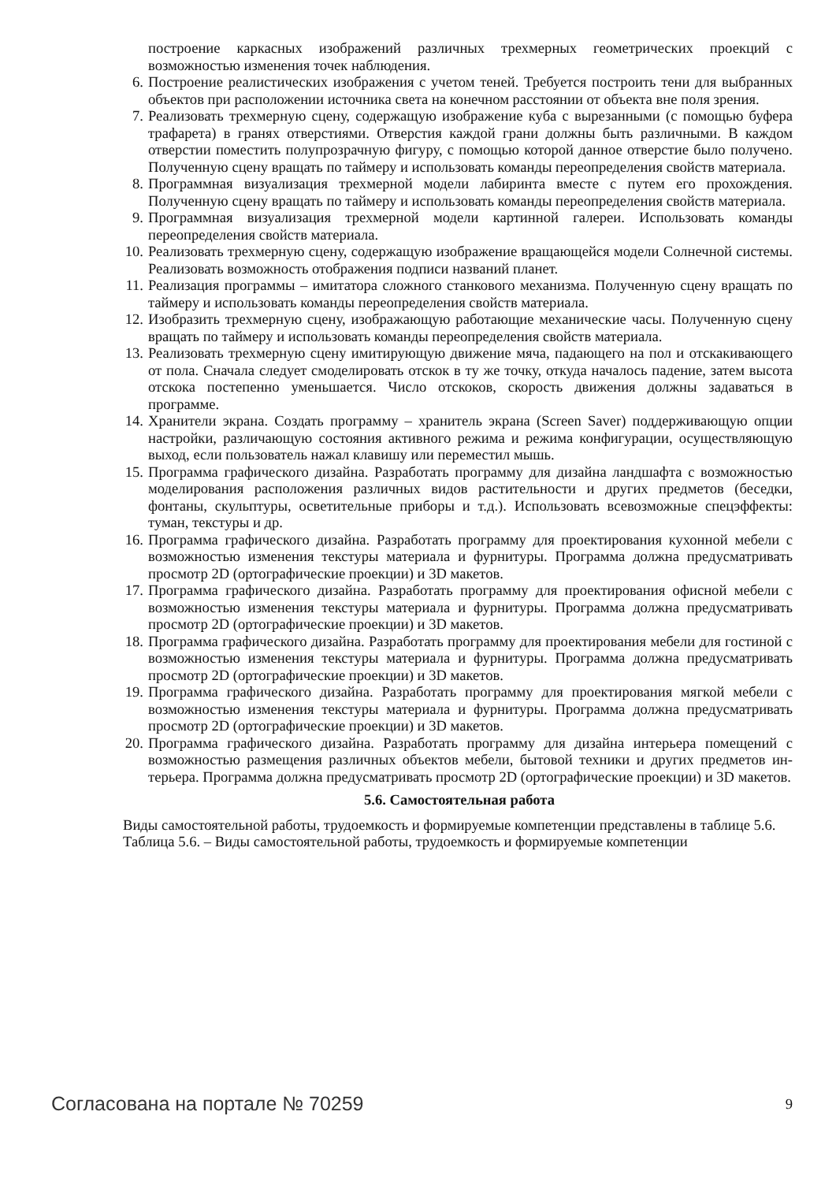построение каркасных изображений различных трехмерных геометрических проекций с возможностью изменения точек наблюдения.
6. Построение реалистических изображения с учетом теней. Требуется построить тени для выбранных объектов при расположении источника света на конечном расстоянии от объекта вне поля зрения.
7. Реализовать трехмерную сцену, содержащую изображение куба с вырезанными (с помощью буфера трафарета) в гранях отверстиями. Отверстия каждой грани должны быть различными. В каждом отверстии поместить полупрозрачную фигуру, с помощью которой данное отверстие было получено. Полученную сцену вращать по таймеру и использовать команды переопределения свойств материала.
8. Программная визуализация трехмерной модели лабиринта вместе с путем его прохождения. Полученную сцену вращать по таймеру и использовать команды переопределения свойств материала.
9. Программная визуализация трехмерной модели картинной галереи. Использовать команды переопределения свойств материала.
10. Реализовать трехмерную сцену, содержащую изображение вращающейся модели Солнечной системы. Реализовать возможность отображения подписи названий планет.
11. Реализация программы – имитатора сложного станкового механизма. Полученную сцену вращать по таймеру и использовать команды переопределения свойств материала.
12. Изобразить трехмерную сцену, изображающую работающие механические часы. Полученную сцену вращать по таймеру и использовать команды переопределения свойств материала.
13. Реализовать трехмерную сцену имитирующую движение мяча, падающего на пол и отскакивающего от пола. Сначала следует смоделировать отскок в ту же точку, откуда началось падение, затем высота отскока постепенно уменьшается. Число отскоков, скорость движения должны задаваться в программе.
14. Хранители экрана. Создать программу – хранитель экрана (Screen Saver) поддерживающую опции настройки, различающую состояния активного режима и режима конфигурации, осуществляющую выход, если пользователь нажал клавишу или переместил мышь.
15. Программа графического дизайна. Разработать программу для дизайна ландшафта с возможностью моделирования расположения различных видов растительности и других предметов (беседки, фонтаны, скульптуры, осветительные приборы и т.д.). Использовать всевозможные спецэффекты: туман, текстуры и др.
16. Программа графического дизайна. Разработать программу для проектирования кухонной мебели с возможностью изменения текстуры материала и фурнитуры. Программа должна предусматривать просмотр 2D (ортографические проекции) и 3D макетов.
17. Программа графического дизайна. Разработать программу для проектирования офисной мебели с возможностью изменения текстуры материала и фурнитуры. Программа должна предусматривать просмотр 2D (ортографические проекции) и 3D макетов.
18. Программа графического дизайна. Разработать программу для проектирования мебели для гостиной с возможностью изменения текстуры материала и фурнитуры. Программа должна предусматривать просмотр 2D (ортографические проекции) и 3D макетов.
19. Программа графического дизайна. Разработать программу для проектирования мягкой мебели с возможностью изменения текстуры материала и фурнитуры. Программа должна предусматривать просмотр 2D (ортографические проекции) и 3D макетов.
20. Программа графического дизайна. Разработать программу для дизайна интерьера помещений с возможностью размещения различных объектов мебели, бытовой техники и других предметов ин-терьера. Программа должна предусматривать просмотр 2D (ортографические проекции) и 3D макетов.
5.6. Самостоятельная работа
Виды самостоятельной работы, трудоемкость и формируемые компетенции представлены в таблице 5.6.
Таблица 5.6. – Виды самостоятельной работы, трудоемкость и формируемые компетенции
Согласована на портале № 70259 9